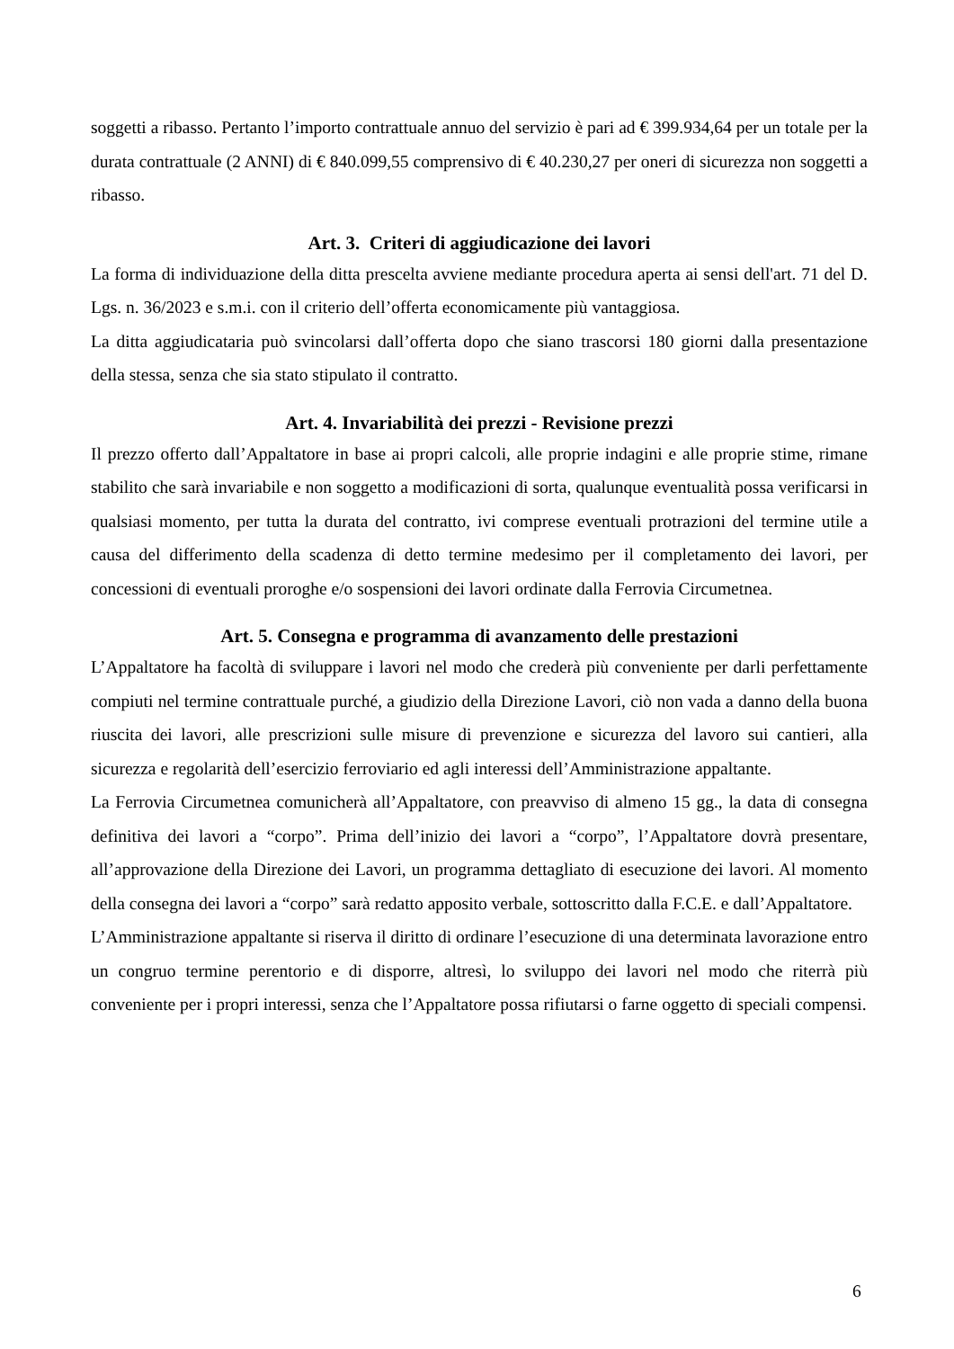soggetti a ribasso. Pertanto l’importo contrattuale annuo del servizio è pari ad € 399.934,64 per un totale per la durata contrattuale (2 ANNI) di € 840.099,55 comprensivo di € 40.230,27 per oneri di sicurezza non soggetti a ribasso.
Art. 3. Criteri di aggiudicazione dei lavori
La forma di individuazione della ditta prescelta avviene mediante procedura aperta ai sensi dell'art. 71 del D. Lgs. n. 36/2023 e s.m.i. con il criterio dell’offerta economicamente più vantaggiosa.
La ditta aggiudicataria può svincolarsi dall’offerta dopo che siano trascorsi 180 giorni dalla presentazione della stessa, senza che sia stato stipulato il contratto.
Art. 4. Invariabilità dei prezzi - Revisione prezzi
Il prezzo offerto dall’Appaltatore in base ai propri calcoli, alle proprie indagini e alle proprie stime, rimane stabilito che sarà invariabile e non soggetto a modificazioni di sorta, qualunque eventualità possa verificarsi in qualsiasi momento, per tutta la durata del contratto, ivi comprese eventuali protrazioni del termine utile a causa del differimento della scadenza di detto termine medesimo per il completamento dei lavori, per concessioni di eventuali proroghe e/o sospensioni dei lavori ordinate dalla Ferrovia Circumetnea.
Art. 5. Consegna e programma di avanzamento delle prestazioni
L’Appaltatore ha facoltà di sviluppare i lavori nel modo che crederà più conveniente per darli perfettamente compiuti nel termine contrattuale purché, a giudizio della Direzione Lavori, ciò non vada a danno della buona riuscita dei lavori, alle prescrizioni sulle misure di prevenzione e sicurezza del lavoro sui cantieri, alla sicurezza e regolarità dell’esercizio ferroviario ed agli interessi dell’Amministrazione appaltante.
La Ferrovia Circumetnea comunicherà all’Appaltatore, con preavviso di almeno 15 gg., la data di consegna definitiva dei lavori a “corpo”. Prima dell’inizio dei lavori a “corpo”, l’Appaltatore dovrà presentare, all’approvazione della Direzione dei Lavori, un programma dettagliato di esecuzione dei lavori. Al momento della consegna dei lavori a “corpo” sarà redatto apposito verbale, sottoscritto dalla F.C.E. e dall’Appaltatore.
L’Amministrazione appaltante si riserva il diritto di ordinare l’esecuzione di una determinata lavorazione entro un congruo termine perentorio e di disporre, altresì, lo sviluppo dei lavori nel modo che riterrà più conveniente per i propri interessi, senza che l’Appaltatore possa rifiutarsi o farne oggetto di speciali compensi.
6